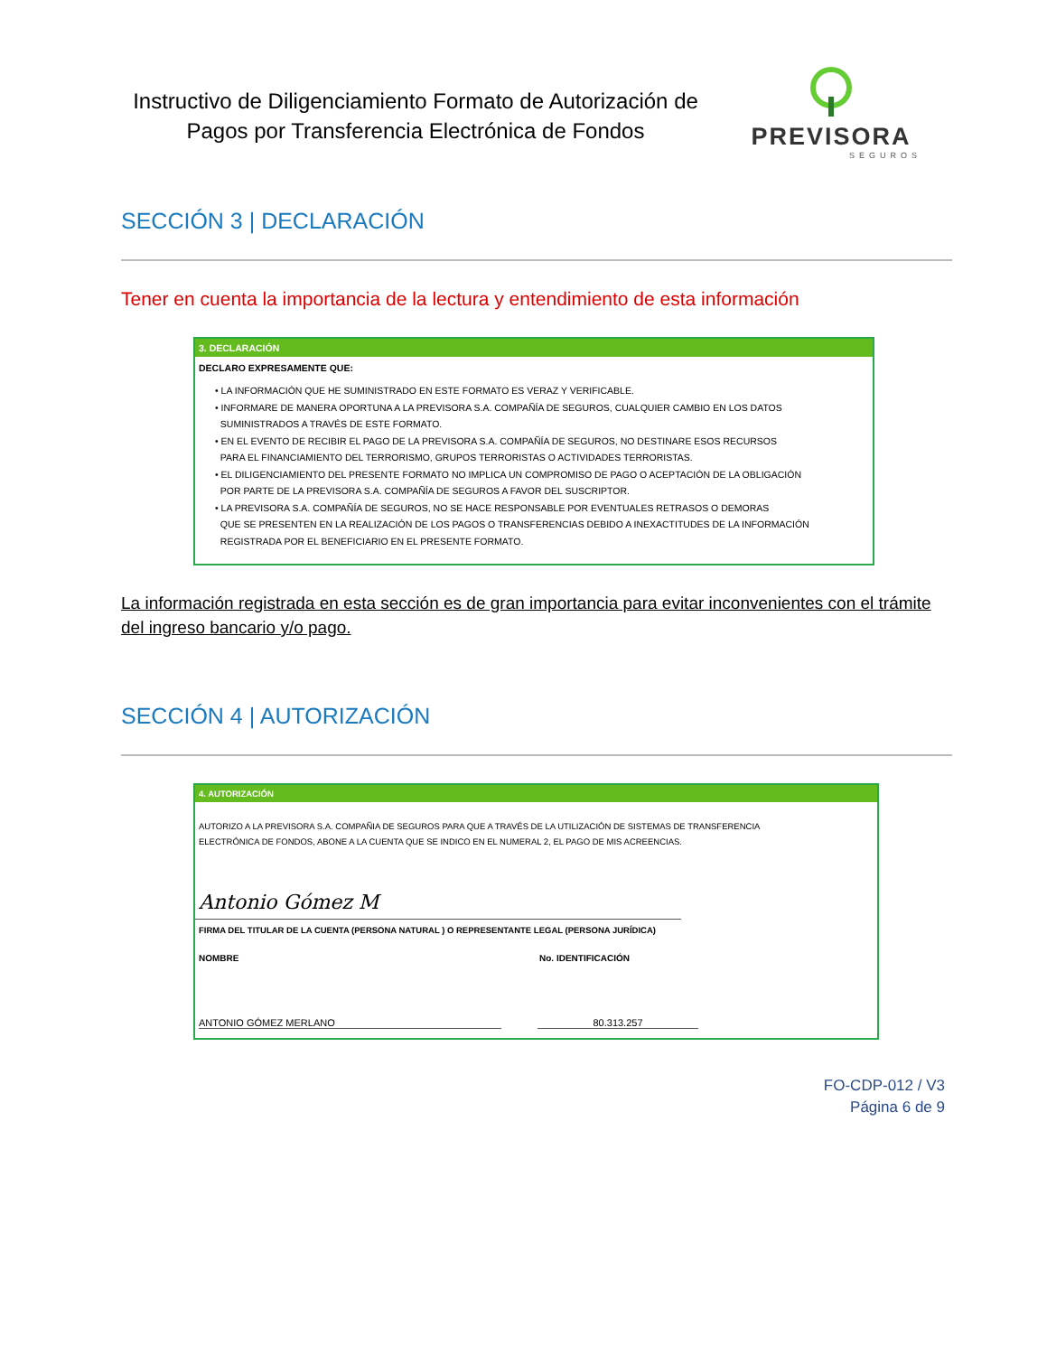Instructivo de Diligenciamiento Formato de Autorización de Pagos por Transferencia Electrónica de Fondos
PREVISORA
SEGUROS
SECCIÓN 3 | DECLARACIÓN
Tener en cuenta la importancia de la lectura y entendimiento de esta información
3. DECLARACIÓN
DECLARO EXPRESAMENTE QUE:
• LA INFORMACIÓN QUE HE SUMINISTRADO EN ESTE FORMATO ES VERAZ Y VERIFICABLE.
• INFORMARE DE MANERA OPORTUNA A LA PREVISORA S.A. COMPAÑÍA DE SEGUROS, CUALQUIER CAMBIO EN LOS DATOS
SUMINISTRADOS A TRAVÉS DE ESTE FORMATO.
• EN EL EVENTO DE RECIBIR EL PAGO DE LA PREVISORA S.A. COMPAÑÍA DE SEGUROS, NO DESTINARE ESOS RECURSOS
PARA EL FINANCIAMIENTO DEL TERRORISMO, GRUPOS TERRORISTAS O ACTIVIDADES TERRORISTAS.
• EL DILIGENCIAMIENTO DEL PRESENTE FORMATO NO IMPLICA UN COMPROMISO DE PAGO O ACEPTACIÓN DE LA OBLIGACIÓN
POR PARTE DE LA PREVISORA S.A. COMPAÑÍA DE SEGUROS A FAVOR DEL SUSCRIPTOR.
• LA PREVISORA S.A. COMPAÑÍA DE SEGUROS, NO SE HACE RESPONSABLE POR EVENTUALES RETRASOS O DEMORAS
QUE SE PRESENTEN EN LA REALIZACIÓN DE LOS PAGOS O TRANSFERENCIAS DEBIDO A INEXACTITUDES DE LA INFORMACIÓN
REGISTRADA POR EL BENEFICIARIO EN EL PRESENTE FORMATO.
La información registrada en esta sección es de gran importancia para evitar inconvenientes con el trámite del ingreso bancario y/o pago.
SECCIÓN 4 | AUTORIZACIÓN
4. AUTORIZACIÓN
AUTORIZO A LA PREVISORA S.A. COMPAÑIA DE SEGUROS PARA QUE A TRAVÉS DE LA UTILIZACIÓN DE SISTEMAS DE TRANSFERENCIA
ELECTRÓNICA DE FONDOS, ABONE A LA CUENTA QUE SE INDICO EN EL NUMERAL 2, EL PAGO DE MIS ACREENCIAS.
Antonio Gómez M
FIRMA DEL TITULAR DE LA CUENTA (PERSONA NATURAL ) O REPRESENTANTE LEGAL (PERSONA JURÍDICA)
NOMBRE No. IDENTIFICACIÓN
ANTONIO GÓMEZ MERLANO 80.313.257
FO-CDP-012 / V3
Página 6 de 9